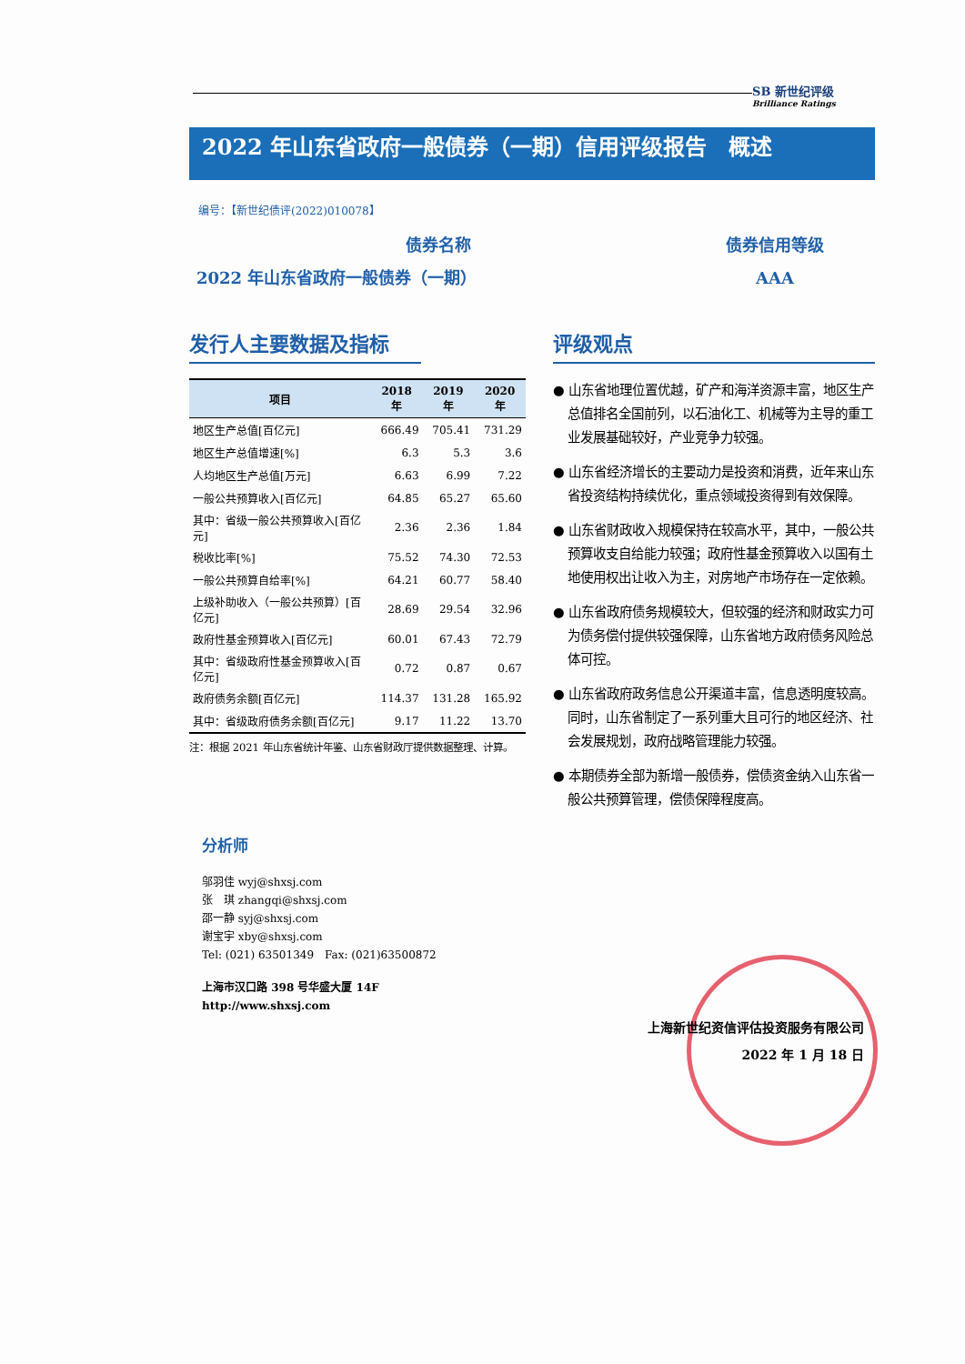SB 新世纪评级
Brilliance Ratings
2022 年山东省政府一般债券（一期）信用评级报告　概述
编号：【新世纪债评(2022)010078】
债券名称
2022 年山东省政府一般债券（一期）
债券信用等级
AAA
发行人主要数据及指标
| 项目 | 2018 年 | 2019 年 | 2020 年 |
| --- | --- | --- | --- |
| 地区生产总值[百亿元] | 666.49 | 705.41 | 731.29 |
| 地区生产总值增速[%] | 6.3 | 5.3 | 3.6 |
| 人均地区生产总值[万元] | 6.63 | 6.99 | 7.22 |
| 一般公共预算收入[百亿元] | 64.85 | 65.27 | 65.60 |
| 其中：省级一般公共预算收入[百亿元] | 2.36 | 2.36 | 1.84 |
| 税收比率[%] | 75.52 | 74.30 | 72.53 |
| 一般公共预算自给率[%] | 64.21 | 60.77 | 58.40 |
| 上级补助收入（一般公共预算）[百亿元] | 28.69 | 29.54 | 32.96 |
| 政府性基金预算收入[百亿元] | 60.01 | 67.43 | 72.79 |
| 其中：省级政府性基金预算收入[百亿元] | 0.72 | 0.87 | 0.67 |
| 政府债务余额[百亿元] | 114.37 | 131.28 | 165.92 |
| 其中：省级政府债务余额[百亿元] | 9.17 | 11.22 | 13.70 |
注：根据 2021 年山东省统计年鉴、山东省财政厅提供数据整理、计算。
评级观点
● 山东省地理位置优越，矿产和海洋资源丰富，地区生产总值排名全国前列，以石油化工、机械等为主导的重工业发展基础较好，产业竞争力较强。
● 山东省经济增长的主要动力是投资和消费，近年来山东省投资结构持续优化，重点领域投资得到有效保障。
● 山东省财政收入规模保持在较高水平，其中，一般公共预算收支自给能力较强；政府性基金预算收入以国有土地使用权出让收入为主，对房地产市场存在一定依赖。
● 山东省政府债务规模较大，但较强的经济和财政实力可为债务偿付提供较强保障，山东省地方政府债务风险总体可控。
● 山东省政府政务信息公开渠道丰富，信息透明度较高。同时，山东省制定了一系列重大且可行的地区经济、社会发展规划，政府战略管理能力较强。
● 本期债券全部为新增一般债券，偿债资金纳入山东省一般公共预算管理，偿债保障程度高。
分析师
邬羽佳 wyj@shxsj.com
张　琪 zhangqi@shxsj.com
邵一静 syj@shxsj.com
谢宝宇 xby@shxsj.com
Tel: (021) 63501349　Fax: (021)63500872
上海市汉口路 398 号华盛大厦 14F
http://www.shxsj.com
上海新世纪资信评估投资服务有限公司
2022 年 1 月 18 日